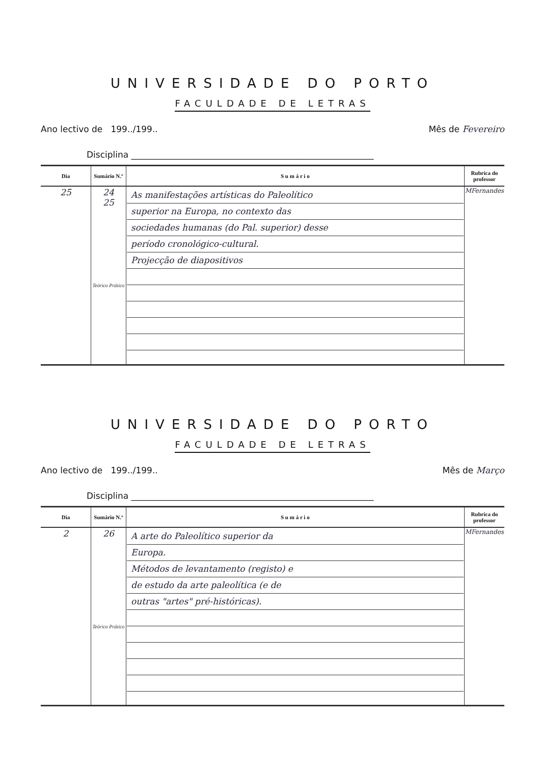UNIVERSIDADE DO PORTO
FACULDADE DE LETRAS
Ano lectivo de 199../199.. Mês de Fevereiro
Disciplina ________________________________________________________
| Dia | Sumário N.º | S u m á r i o | Rubrica do professor |
| --- | --- | --- | --- |
| 25 | 24 25 Teórico Prático | As manifestações artísticas do Paleolítico superior na Europa, no contexto das sociedades humanas (do Pal. superior) desse período cronológico-cultural. Projecção de diapositivos | MFernandes |
UNIVERSIDADE DO PORTO
FACULDADE DE LETRAS
Ano lectivo de 199../199.. Mês de Março
Disciplina ________________________________________________________
| Dia | Sumário N.º | S u m á r i o | Rubrica do professor |
| --- | --- | --- | --- |
| 2 | 26 Teórico Prático | A arte do Paleolítico superior da Europa. Métodos de levantamento (registo) e de estudo da arte paleolítica (e de outras "artes" pré-históricas). | MFernandes |